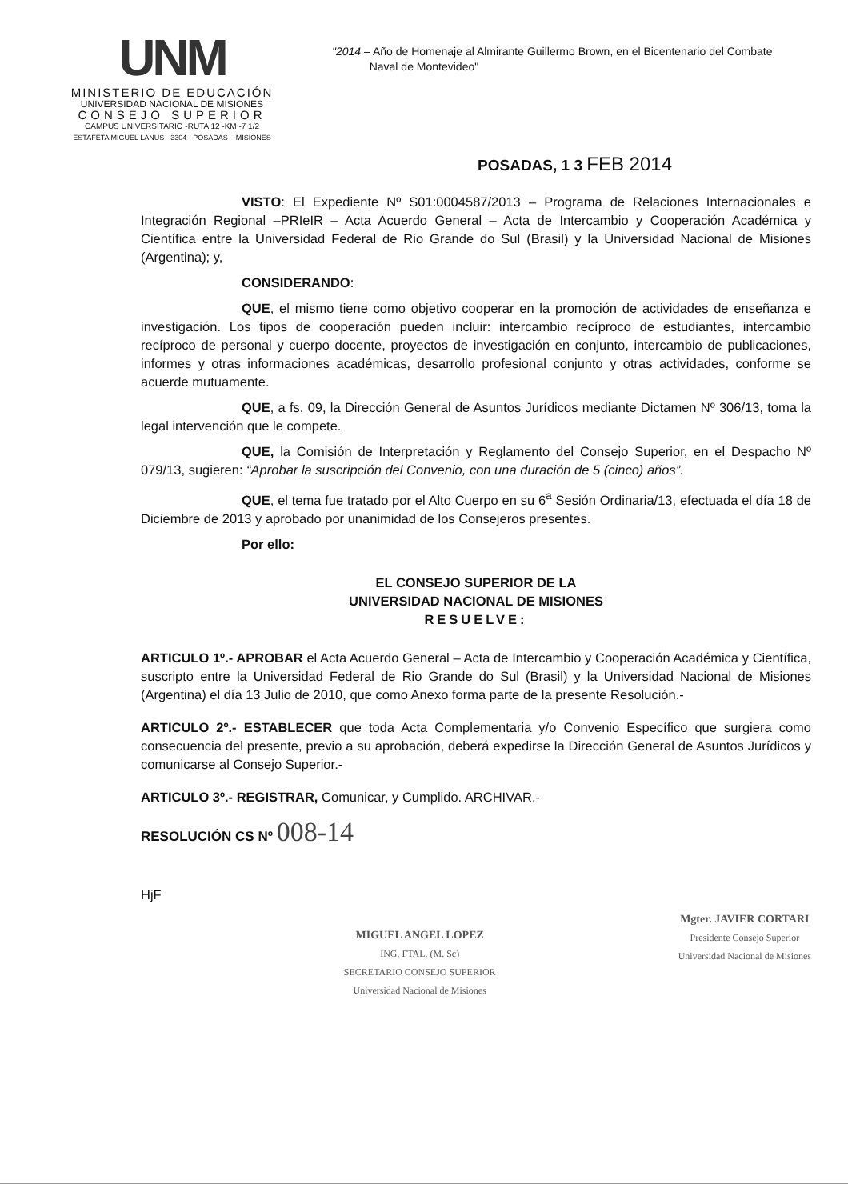UNM
MINISTERIO DE EDUCACIÓN
UNIVERSIDAD NACIONAL DE MISIONES
CONSEJO SUPERIOR
CAMPUS UNIVERSITARIO -RUTA 12 -KM -7 1/2
ESTAFETA MIGUEL LANUS - 3304 - POSADAS – MISIONES
"2014 – Año de Homenaje al Almirante Guillermo Brown, en el Bicentenario del Combate
Naval de Montevideo"
POSADAS, 1 3 FEB 2014
VISTO: El Expediente Nº S01:0004587/2013 – Programa de Relaciones Internacionales e Integración Regional –PRIeIR – Acta Acuerdo General – Acta de Intercambio y Cooperación Académica y Científica entre la Universidad Federal de Rio Grande do Sul (Brasil) y la Universidad Nacional de Misiones (Argentina); y,
CONSIDERANDO:
QUE, el mismo tiene como objetivo cooperar en la promoción de actividades de enseñanza e investigación. Los tipos de cooperación pueden incluir: intercambio recíproco de estudiantes, intercambio recíproco de personal y cuerpo docente, proyectos de investigación en conjunto, intercambio de publicaciones, informes y otras informaciones académicas, desarrollo profesional conjunto y otras actividades, conforme se acuerde mutuamente.
QUE, a fs. 09, la Dirección General de Asuntos Jurídicos mediante Dictamen Nº 306/13, toma la legal intervención que le compete.
QUE, la Comisión de Interpretación y Reglamento del Consejo Superior, en el Despacho Nº 079/13, sugieren: “Aprobar la suscripción del Convenio, con una duración de 5 (cinco) años”.
QUE, el tema fue tratado por el Alto Cuerpo en su 6<sup>a</sup> Sesión Ordinaria/13, efectuada el día 18 de Diciembre de 2013 y aprobado por unanimidad de los Consejeros presentes.
Por ello:
EL CONSEJO SUPERIOR DE LA
UNIVERSIDAD NACIONAL DE MISIONES
RESUELVE:
ARTICULO 1º.- APROBAR el Acta Acuerdo General – Acta de Intercambio y Cooperación Académica y Científica, suscripto entre la Universidad Federal de Rio Grande do Sul (Brasil) y la Universidad Nacional de Misiones (Argentina) el día 13 Julio de 2010, que como Anexo forma parte de la presente Resolución.-
ARTICULO 2º.- ESTABLECER que toda Acta Complementaria y/o Convenio Específico que surgiera como consecuencia del presente, previo a su aprobación, deberá expedirse la Dirección General de Asuntos Jurídicos y comunicarse al Consejo Superior.-
ARTICULO 3º.- REGISTRAR, Comunicar, y Cumplido. ARCHIVAR.-
RESOLUCIÓN CS Nº 008-14
HjF
MIGUEL ANGEL LOPEZ
ING. FTAL. (M. Sc)
SECRETARIO CONSEJO SUPERIOR
Universidad Nacional de Misiones
Mgter. JAVIER CORTARI
Presidente Consejo Superior
Universidad Nacional de Misiones